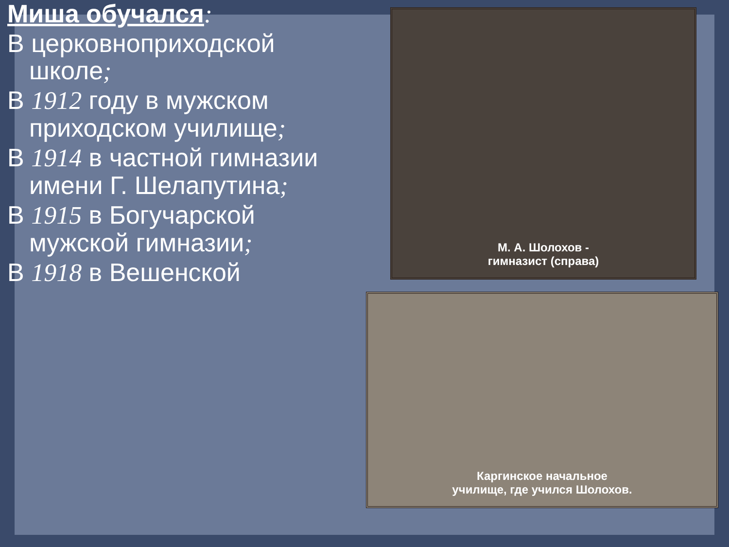Миша обучался:
В церковноприходской школе;
В 1912 году в мужском приходском училище;
В 1914 в частной гимназии имени Г. Шелапутина;
В 1915 в Богучарской мужской гимназии;
В 1918 в Вешенской
М. А. Шолохов -
гимназист (справа)
Каргинское начальное
училище, где учился Шолохов.